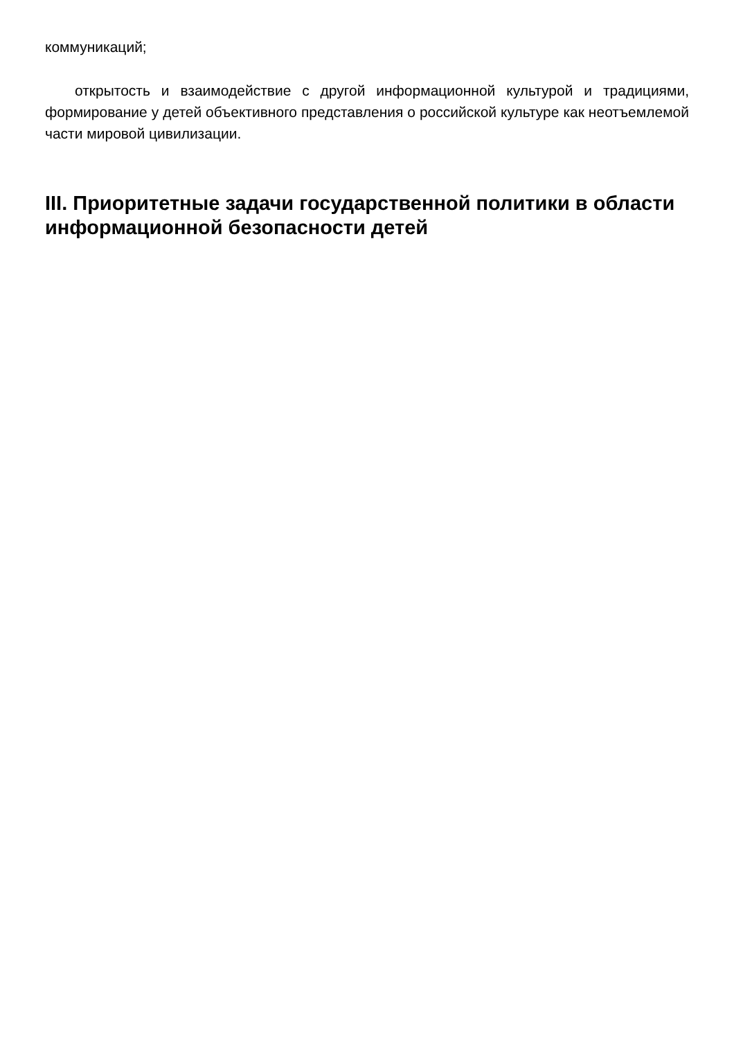коммуникаций;
открытость и взаимодействие с другой информационной культурой и традициями, формирование у детей объективного представления о российской культуре как неотъемлемой части мировой цивилизации.
III. Приоритетные задачи государственной политики в области информационной безопасности детей